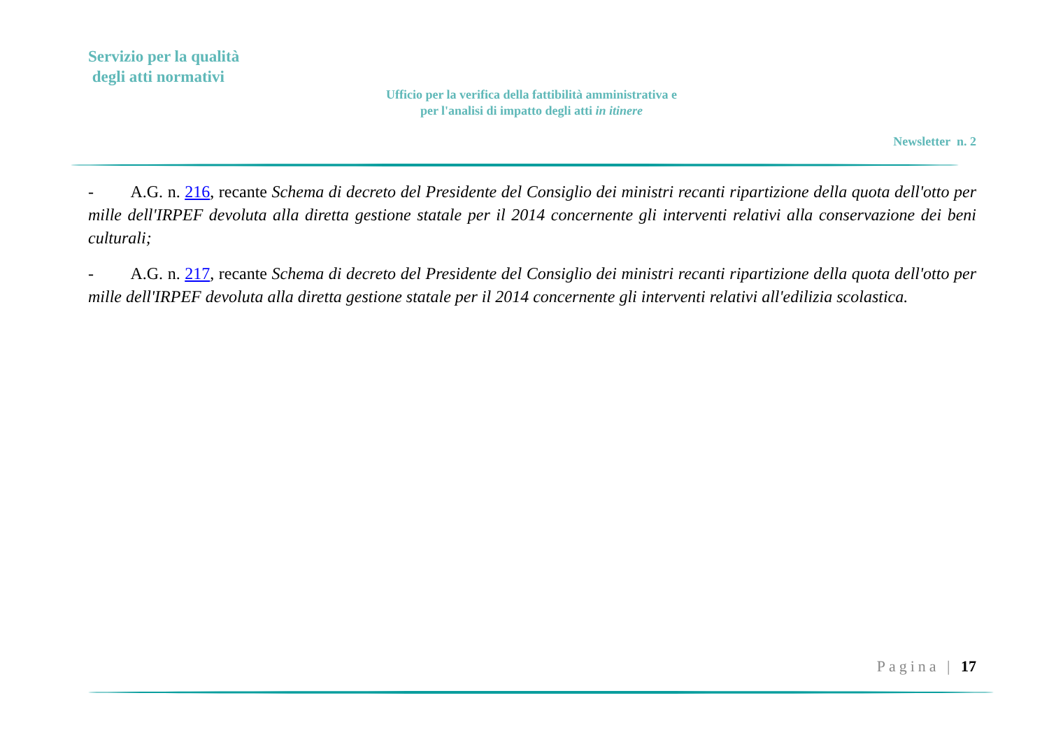Servizio per la qualità
degli atti normativi
Ufficio per la verifica della fattibilità amministrativa e
per l'analisi di impatto degli atti in itinere
Newsletter n. 2
- A.G. n. 216, recante Schema di decreto del Presidente del Consiglio dei ministri recanti ripartizione della quota dell'otto per mille dell'IRPEF devoluta alla diretta gestione statale per il 2014 concernente gli interventi relativi alla conservazione dei beni culturali;
- A.G. n. 217, recante Schema di decreto del Presidente del Consiglio dei ministri recanti ripartizione della quota dell'otto per mille dell'IRPEF devoluta alla diretta gestione statale per il 2014 concernente gli interventi relativi all'edilizia scolastica.
Pagina | 17